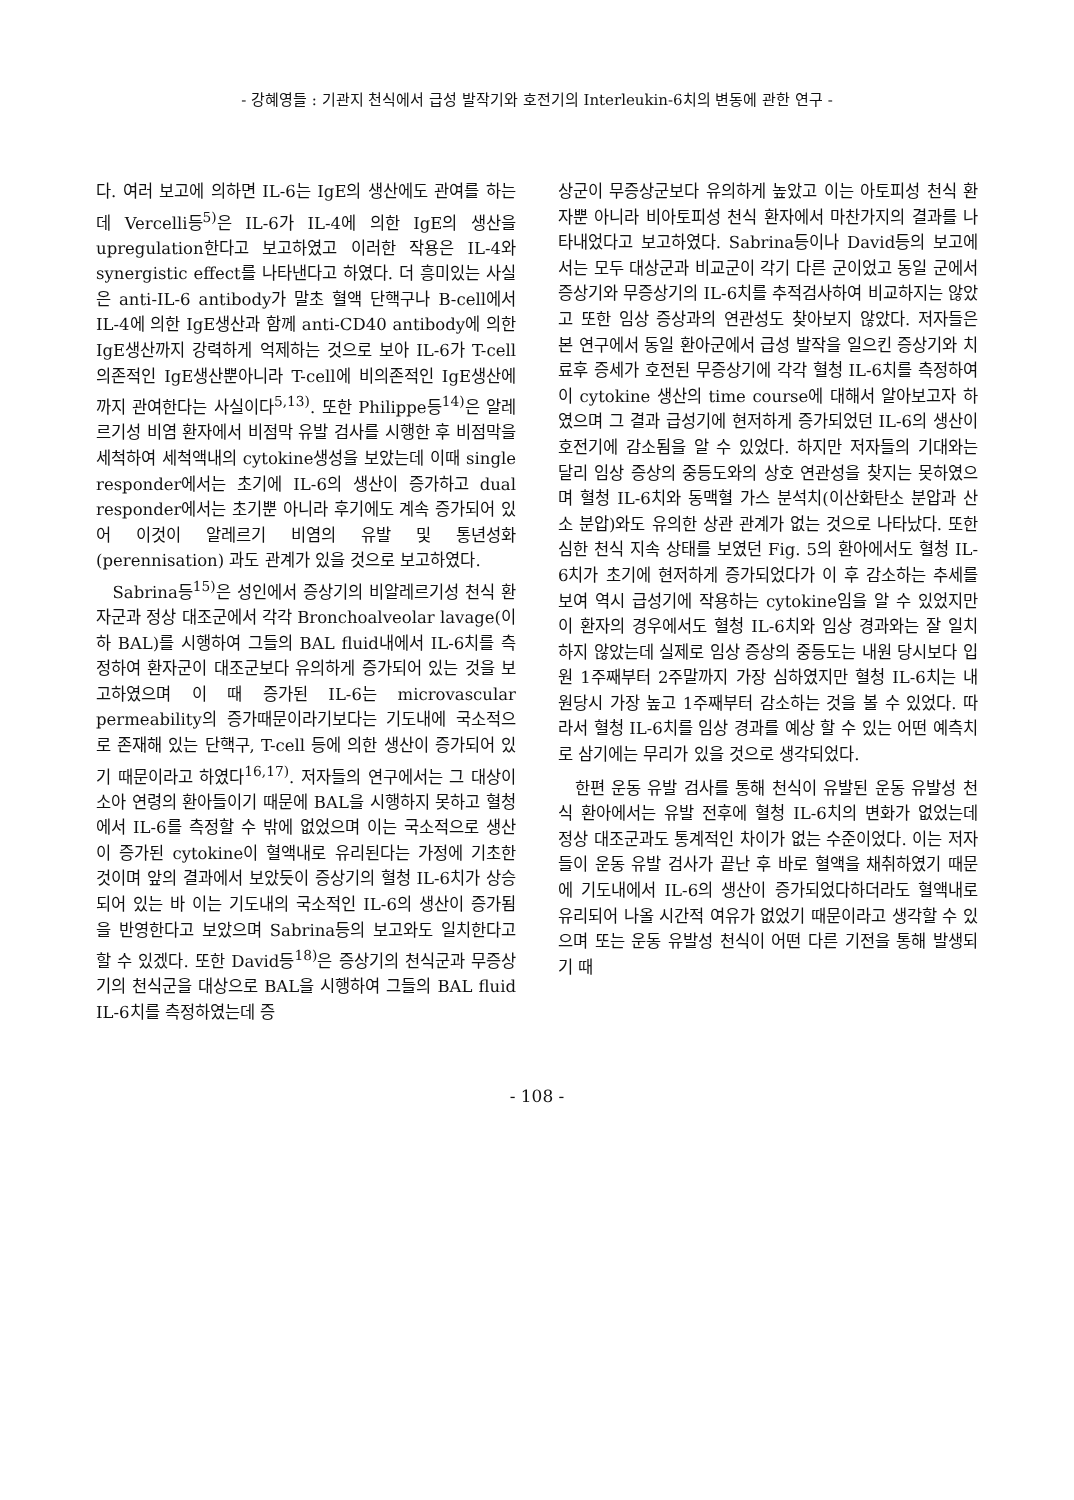- 강혜영들 : 기관지 천식에서 급성 발작기와 호전기의 Interleukin-6치의 변동에 관한 연구 -
다. 여러 보고에 의하면 IL-6는 IgE의 생산에도 관여를 하는데 Vercelli등<sup>5)</sup>은 IL-6가 IL-4에 의한 IgE의 생산을 upregulation한다고 보고하였고 이러한 작용은 IL-4와 synergistic effect를 나타낸다고 하였다. 더 흥미있는 사실은 anti-IL-6 antibody가 말초 혈액 단핵구나 B-cell에서 IL-4에 의한 IgE생산과 함께 anti-CD40 antibody에 의한 IgE생산까지 강력하게 억제하는 것으로 보아 IL-6가 T-cell 의존적인 IgE생산뿐아니라 T-cell에 비의존적인 IgE생산에까지 관여한다는 사실이다<sup>5,13)</sup>. 또한 Philippe등<sup>14)</sup>은 알레르기성 비염 환자에서 비점막 유발 검사를 시행한 후 비점막을 세척하여 세척액내의 cytokine생성을 보았는데 이때 single responder에서는 초기에 IL-6의 생산이 증가하고 dual responder에서는 초기뿐 아니라 후기에도 계속 증가되어 있어 이것이 알레르기 비염의 유발 및 통년성화(perennisation) 과도 관계가 있을 것으로 보고하였다.
Sabrina등<sup>15)</sup>은 성인에서 증상기의 비알레르기성 천식 환자군과 정상 대조군에서 각각 Bronchoalveolar lavage(이하 BAL)를 시행하여 그들의 BAL fluid내에서 IL-6치를 측정하여 환자군이 대조군보다 유의하게 증가되어 있는 것을 보고하였으며 이 때 증가된 IL-6는 microvascular permeability의 증가때문이라기보다는 기도내에 국소적으로 존재해 있는 단핵구, T-cell 등에 의한 생산이 증가되어 있기 때문이라고 하였다<sup>16,17)</sup>. 저자들의 연구에서는 그 대상이 소아 연령의 환아들이기 때문에 BAL을 시행하지 못하고 혈청에서 IL-6를 측정할 수 밖에 없었으며 이는 국소적으로 생산이 증가된 cytokine이 혈액내로 유리된다는 가정에 기초한 것이며 앞의 결과에서 보았듯이 증상기의 혈청 IL-6치가 상승되어 있는 바 이는 기도내의 국소적인 IL-6의 생산이 증가됨을 반영한다고 보았으며 Sabrina등의 보고와도 일치한다고 할 수 있겠다. 또한 David등<sup>18)</sup>은 증상기의 천식군과 무증상기의 천식군을 대상으로 BAL을 시행하여 그들의 BAL fluid IL-6치를 측정하였는데 증
상군이 무증상군보다 유의하게 높았고 이는 아토피성 천식 환자뿐 아니라 비아토피성 천식 환자에서 마찬가지의 결과를 나타내었다고 보고하였다. Sabrina등이나 David등의 보고에서는 모두 대상군과 비교군이 각기 다른 군이었고 동일 군에서 증상기와 무증상기의 IL-6치를 추적검사하여 비교하지는 않았고 또한 임상 증상과의 연관성도 찾아보지 않았다. 저자들은 본 연구에서 동일 환아군에서 급성 발작을 일으킨 증상기와 치료후 증세가 호전된 무증상기에 각각 혈청 IL-6치를 측정하여 이 cytokine 생산의 time course에 대해서 알아보고자 하였으며 그 결과 급성기에 현저하게 증가되었던 IL-6의 생산이 호전기에 감소됨을 알 수 있었다. 하지만 저자들의 기대와는 달리 임상 증상의 중등도와의 상호 연관성을 찾지는 못하였으며 혈청 IL-6치와 동맥혈 가스 분석치(이산화탄소 분압과 산소 분압)와도 유의한 상관 관계가 없는 것으로 나타났다. 또한 심한 천식 지속 상태를 보였던 Fig. 5의 환아에서도 혈청 IL-6치가 초기에 현저하게 증가되었다가 이 후 감소하는 추세를 보여 역시 급성기에 작용하는 cytokine임을 알 수 있었지만 이 환자의 경우에서도 혈청 IL-6치와 임상 경과와는 잘 일치하지 않았는데 실제로 임상 증상의 중등도는 내원 당시보다 입원 1주째부터 2주말까지 가장 심하였지만 혈청 IL-6치는 내원당시 가장 높고 1주째부터 감소하는 것을 볼 수 있었다. 따라서 혈청 IL-6치를 임상 경과를 예상 할 수 있는 어떤 예측치로 삼기에는 무리가 있을 것으로 생각되었다.
한편 운동 유발 검사를 통해 천식이 유발된 운동 유발성 천식 환아에서는 유발 전후에 혈청 IL-6치의 변화가 없었는데 정상 대조군과도 통계적인 차이가 없는 수준이었다. 이는 저자들이 운동 유발 검사가 끝난 후 바로 혈액을 채취하였기 때문에 기도내에서 IL-6의 생산이 증가되었다하더라도 혈액내로 유리되어 나올 시간적 여유가 없었기 때문이라고 생각할 수 있으며 또는 운동 유발성 천식이 어떤 다른 기전을 통해 발생되기 때
- 108 -